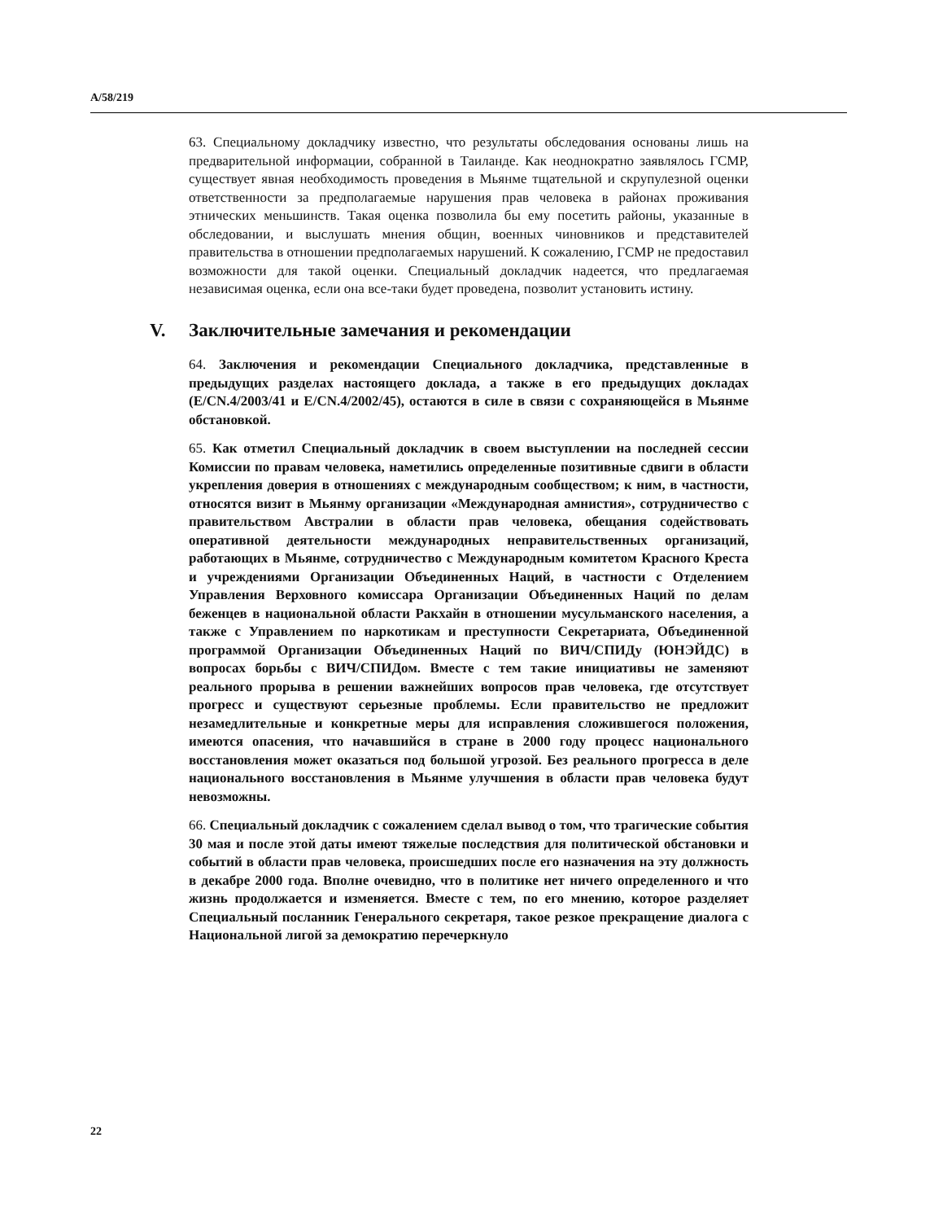A/58/219
63. Специальному докладчику известно, что результаты обследования основаны лишь на предварительной информации, собранной в Таиланде. Как неоднократно заявлялось ГСМР, существует явная необходимость проведения в Мьянме тщательной и скрупулезной оценки ответственности за предполагаемые нарушения прав человека в районах проживания этнических меньшинств. Такая оценка позволила бы ему посетить районы, указанные в обследовании, и выслушать мнения общин, военных чиновников и представителей правительства в отношении предполагаемых нарушений. К сожалению, ГСМР не предоставил возможности для такой оценки. Специальный докладчик надеется, что предлагаемая независимая оценка, если она все-таки будет проведена, позволит установить истину.
V. Заключительные замечания и рекомендации
64. Заключения и рекомендации Специального докладчика, представленные в предыдущих разделах настоящего доклада, а также в его предыдущих докладах (E/CN.4/2003/41 и E/CN.4/2002/45), остаются в силе в связи с сохраняющейся в Мьянме обстановкой.
65. Как отметил Специальный докладчик в своем выступлении на последней сессии Комиссии по правам человека, наметились определенные позитивные сдвиги в области укрепления доверия в отношениях с международным сообществом; к ним, в частности, относятся визит в Мьянму организации «Международная амнистия», сотрудничество с правительством Австралии в области прав человека, обещания содействовать оперативной деятельности международных неправительственных организаций, работающих в Мьянме, сотрудничество с Международным комитетом Красного Креста и учреждениями Организации Объединенных Наций, в частности с Отделением Управления Верховного комиссара Организации Объединенных Наций по делам беженцев в национальной области Ракхайн в отношении мусульманского населения, а также с Управлением по наркотикам и преступности Секретариата, Объединенной программой Организации Объединенных Наций по ВИЧ/СПИДу (ЮНЭЙДС) в вопросах борьбы с ВИЧ/СПИДом. Вместе с тем такие инициативы не заменяют реального прорыва в решении важнейших вопросов прав человека, где отсутствует прогресс и существуют серьезные проблемы. Если правительство не предложит незамедлительные и конкретные меры для исправления сложившегося положения, имеются опасения, что начавшийся в стране в 2000 году процесс национального восстановления может оказаться под большой угрозой. Без реального прогресса в деле национального восстановления в Мьянме улучшения в области прав человека будут невозможны.
66. Специальный докладчик с сожалением сделал вывод о том, что трагические события 30 мая и после этой даты имеют тяжелые последствия для политической обстановки и событий в области прав человека, происшедших после его назначения на эту должность в декабре 2000 года. Вполне очевидно, что в политике нет ничего определенного и что жизнь продолжается и изменяется. Вместе с тем, по его мнению, которое разделяет Специальный посланник Генерального секретаря, такое резкое прекращение диалога с Национальной лигой за демократию перечеркнуло
22